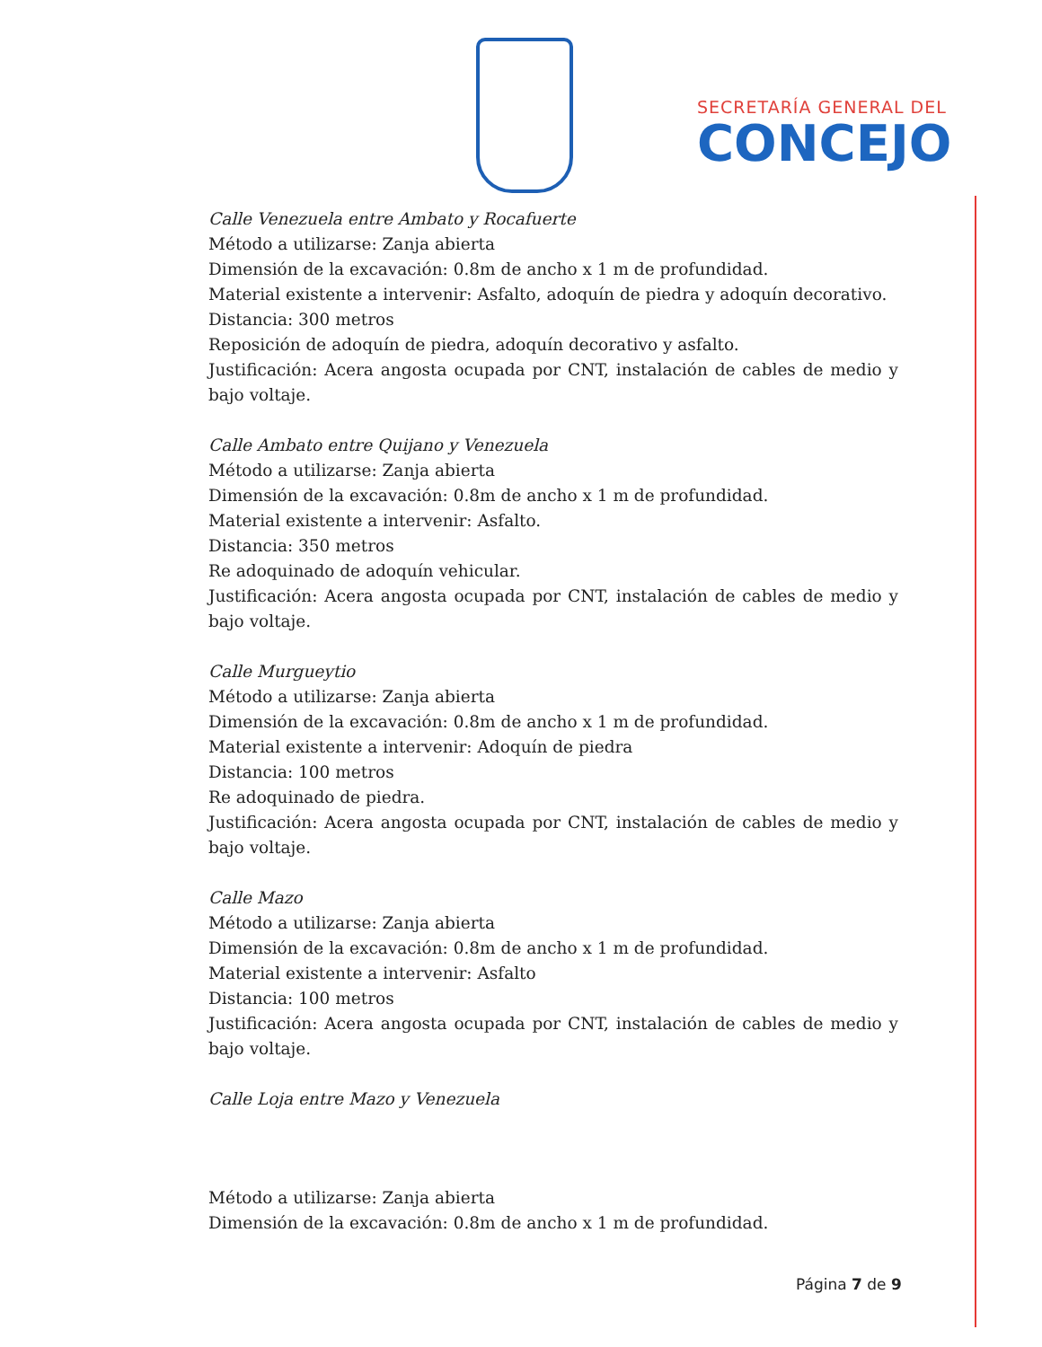SECRETARÍA GENERAL DEL
CONCEJO
Calle Venezuela entre Ambato y Rocafuerte
Método a utilizarse: Zanja abierta
Dimensión de la excavación: 0.8m de ancho x 1 m de profundidad.
Material existente a intervenir: Asfalto, adoquín de piedra y adoquín decorativo.
Distancia: 300 metros
Reposición de adoquín de piedra, adoquín decorativo y asfalto.
Justificación: Acera angosta ocupada por CNT, instalación de cables de medio y bajo voltaje.
Calle Ambato entre Quijano y Venezuela
Método a utilizarse: Zanja abierta
Dimensión de la excavación: 0.8m de ancho x 1 m de profundidad.
Material existente a intervenir: Asfalto.
Distancia: 350 metros
Re adoquinado de adoquín vehicular.
Justificación: Acera angosta ocupada por CNT, instalación de cables de medio y bajo voltaje.
Calle Murgueytio
Método a utilizarse: Zanja abierta
Dimensión de la excavación: 0.8m de ancho x 1 m de profundidad.
Material existente a intervenir: Adoquín de piedra
Distancia: 100 metros
Re adoquinado de piedra.
Justificación: Acera angosta ocupada por CNT, instalación de cables de medio y bajo voltaje.
Calle Mazo
Método a utilizarse: Zanja abierta
Dimensión de la excavación: 0.8m de ancho x 1 m de profundidad.
Material existente a intervenir: Asfalto
Distancia: 100 metros
Justificación: Acera angosta ocupada por CNT, instalación de cables de medio y bajo voltaje.
Calle Loja entre Mazo y Venezuela
Método a utilizarse: Zanja abierta
Dimensión de la excavación: 0.8m de ancho x 1 m de profundidad.
Página 7 de 9